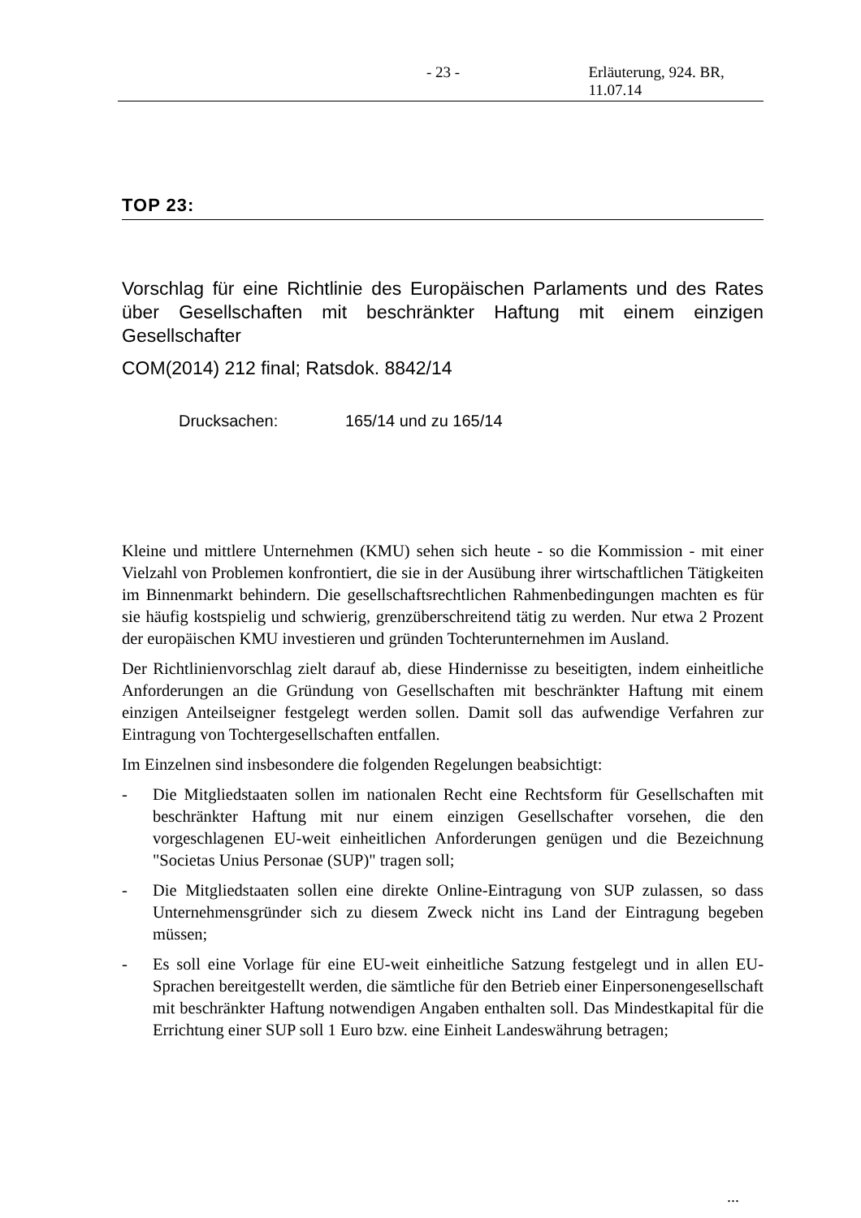- 23 - Erläuterung, 924. BR, 11.07.14
TOP 23:
Vorschlag für eine Richtlinie des Europäischen Parlaments und des Rates über Gesellschaften mit beschränkter Haftung mit einem einzigen Gesellschafter
COM(2014) 212 final; Ratsdok. 8842/14
Drucksachen: 165/14 und zu 165/14
Kleine und mittlere Unternehmen (KMU) sehen sich heute - so die Kommission - mit einer Vielzahl von Problemen konfrontiert, die sie in der Ausübung ihrer wirtschaftlichen Tätigkeiten im Binnenmarkt behindern. Die gesellschaftsrechtlichen Rahmenbedingungen machten es für sie häufig kostspielig und schwierig, grenzüberschreitend tätig zu werden. Nur etwa 2 Prozent der europäischen KMU investieren und gründen Tochterunternehmen im Ausland.
Der Richtlinienvorschlag zielt darauf ab, diese Hindernisse zu beseitigten, indem einheitliche Anforderungen an die Gründung von Gesellschaften mit beschränkter Haftung mit einem einzigen Anteilseigner festgelegt werden sollen. Damit soll das aufwendige Verfahren zur Eintragung von Tochtergesellschaften entfallen.
Im Einzelnen sind insbesondere die folgenden Regelungen beabsichtigt:
- Die Mitgliedstaaten sollen im nationalen Recht eine Rechtsform für Gesellschaften mit beschränkter Haftung mit nur einem einzigen Gesellschafter vorsehen, die den vorgeschlagenen EU-weit einheitlichen Anforderungen genügen und die Bezeichnung "Societas Unius Personae (SUP)" tragen soll;
- Die Mitgliedstaaten sollen eine direkte Online-Eintragung von SUP zulassen, so dass Unternehmensgründer sich zu diesem Zweck nicht ins Land der Eintragung begeben müssen;
- Es soll eine Vorlage für eine EU-weit einheitliche Satzung festgelegt und in allen EU-Sprachen bereitgestellt werden, die sämtliche für den Betrieb einer Einpersonengesellschaft mit beschränkter Haftung notwendigen Angaben enthalten soll. Das Mindestkapital für die Errichtung einer SUP soll 1 Euro bzw. eine Einheit Landeswährung betragen;
...